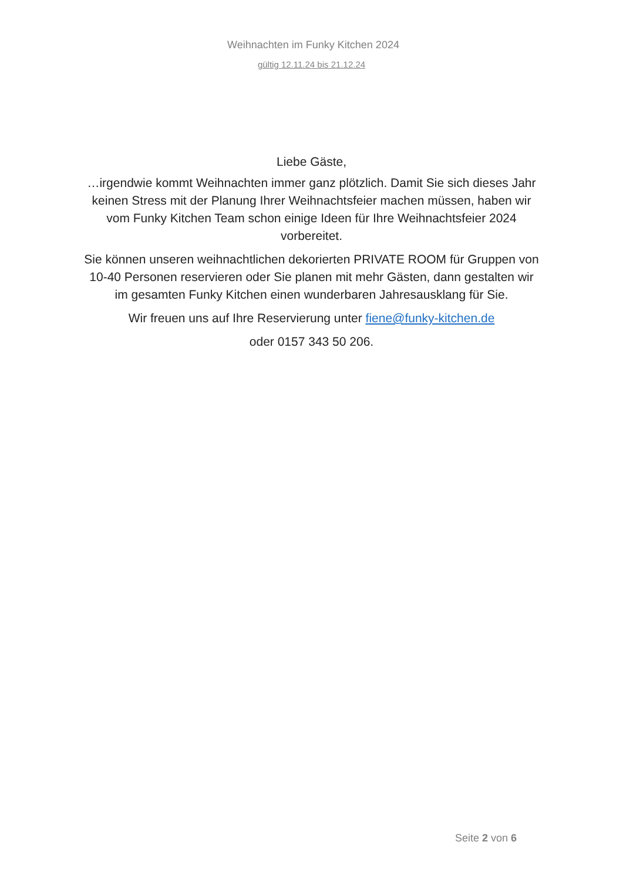Weihnachten im Funky Kitchen 2024
gültig 12.11.24 bis 21.12.24
Liebe Gäste,
…irgendwie kommt Weihnachten immer ganz plötzlich. Damit Sie sich dieses Jahr keinen Stress mit der Planung Ihrer Weihnachtsfeier machen müssen, haben wir vom Funky Kitchen Team schon einige Ideen für Ihre Weihnachtsfeier 2024 vorbereitet.
Sie können unseren weihnachtlichen dekorierten PRIVATE ROOM für Gruppen von 10-40 Personen reservieren oder Sie planen mit mehr Gästen, dann gestalten wir im gesamten Funky Kitchen einen wunderbaren Jahresausklang für Sie.
Wir freuen uns auf Ihre Reservierung unter fiene@funky-kitchen.de
oder 0157 343 50 206.
Seite 2 von 6